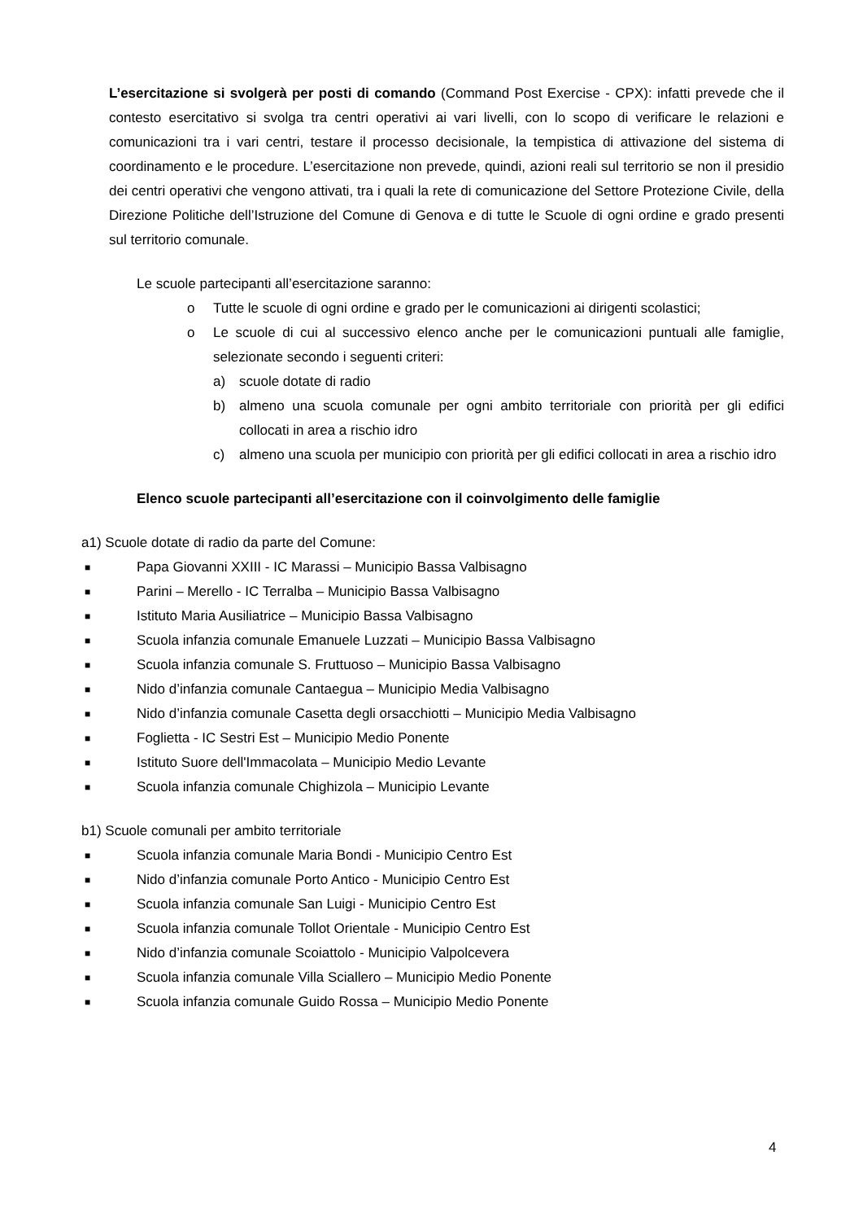L’esercitazione si svolgerà per posti di comando (Command Post Exercise - CPX): infatti prevede che il contesto esercitativo si svolga tra centri operativi ai vari livelli, con lo scopo di verificare le relazioni e comunicazioni tra i vari centri, testare il processo decisionale, la tempistica di attivazione del sistema di coordinamento e le procedure. L’esercitazione non prevede, quindi, azioni reali sul territorio se non il presidio dei centri operativi che vengono attivati, tra i quali la rete di comunicazione del Settore Protezione Civile, della Direzione Politiche dell’Istruzione del Comune di Genova e di tutte le Scuole di ogni ordine e grado presenti sul territorio comunale.
Le scuole partecipanti all’esercitazione saranno:
o Tutte le scuole di ogni ordine e grado per le comunicazioni ai dirigenti scolastici;
o Le scuole di cui al successivo elenco anche per le comunicazioni puntuali alle famiglie, selezionate secondo i seguenti criteri:
a) scuole dotate di radio
b) almeno una scuola comunale per ogni ambito territoriale con priorità per gli edifici collocati in area a rischio idro
c) almeno una scuola per municipio con priorità per gli edifici collocati in area a rischio idro
Elenco scuole partecipanti all’esercitazione con il coinvolgimento delle famiglie
a1) Scuole dotate di radio da parte del Comune:
■ Papa Giovanni XXIII - IC Marassi – Municipio Bassa Valbisagno
■ Parini – Merello - IC Terralba – Municipio Bassa Valbisagno
■ Istituto Maria Ausiliatrice – Municipio Bassa Valbisagno
■ Scuola infanzia comunale Emanuele Luzzati – Municipio Bassa Valbisagno
■ Scuola infanzia comunale S. Fruttuoso – Municipio Bassa Valbisagno
■ Nido d’infanzia comunale Cantaegua – Municipio Media Valbisagno
■ Nido d’infanzia comunale Casetta degli orsacchiotti – Municipio Media Valbisagno
■ Foglietta - IC Sestri Est – Municipio Medio Ponente
■ Istituto Suore dell'Immacolata – Municipio Medio Levante
■ Scuola infanzia comunale Chighizola – Municipio Levante
b1) Scuole comunali per ambito territoriale
■ Scuola infanzia comunale Maria Bondi - Municipio Centro Est
■ Nido d’infanzia comunale Porto Antico - Municipio Centro Est
■ Scuola infanzia comunale San Luigi - Municipio Centro Est
■ Scuola infanzia comunale Tollot Orientale - Municipio Centro Est
■ Nido d’infanzia comunale Scoiattolo - Municipio Valpolcevera
■ Scuola infanzia comunale Villa Sciallero – Municipio Medio Ponente
■ Scuola infanzia comunale Guido Rossa – Municipio Medio Ponente
4